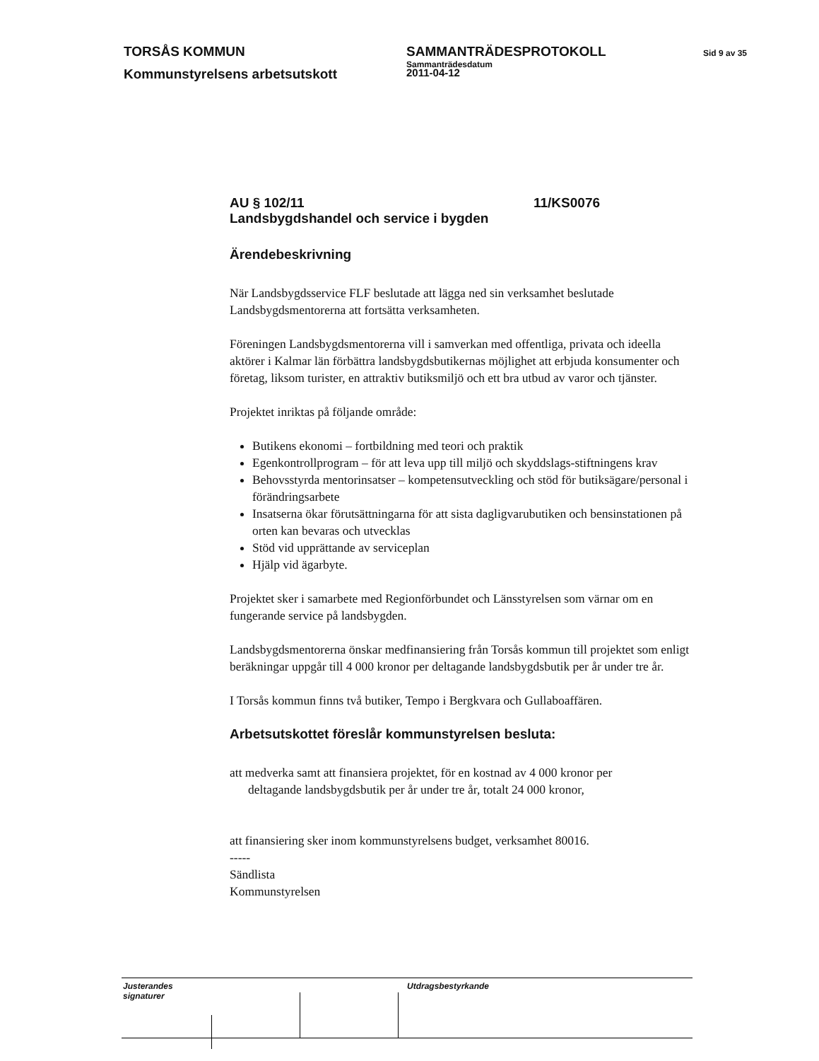TORSÅS KOMMUN SAMMANTRÄDESPROTOKOLL
Sammanträdesdatum
Sid 9 av 35
Kommunstyrelsens arbetsutskott
2011-04-12
AU § 102/11 11/KS0076
Landsbygdshandel och service i bygden
Ärendebeskrivning
När Landsbygdsservice FLF beslutade att lägga ned sin verksamhet beslutade Landsbygdsmentorerna att fortsätta verksamheten.
Föreningen Landsbygdsmentorerna vill i samverkan med offentliga, privata och ideella aktörer i Kalmar län förbättra landsbygdsbutikernas möjlighet att erbjuda konsumenter och företag, liksom turister, en attraktiv butiksmiljö och ett bra utbud av varor och tjänster.
Projektet inriktas på följande område:
Butikens ekonomi – fortbildning med teori och praktik
Egenkontrollprogram – för att leva upp till miljö och skyddslags-stiftningens krav
Behovsstyrda mentorinsatser – kompetensutveckling och stöd för butiksägare/personal i förändringsarbete
Insatserna ökar förutsättningarna för att sista dagligvarubutiken och bensinstationen på orten kan bevaras och utvecklas
Stöd vid upprättande av serviceplan
Hjälp vid ägarbyte.
Projektet sker i samarbete med Regionförbundet och Länsstyrelsen som värnar om en fungerande service på landsbygden.
Landsbygdsmentorerna önskar medfinansiering från Torsås kommun till projektet som enligt beräkningar uppgår till 4 000 kronor per deltagande landsbygdsbutik per år under tre år.
I Torsås kommun finns två butiker, Tempo i Bergkvara och Gullaboaffären.
Arbetsutskottet föreslår kommunstyrelsen besluta:
att medverka samt att finansiera projektet, för en kostnad av 4 000 kronor per
deltagande landsbygdsbutik per år under tre år, totalt 24 000 kronor,
att finansiering sker inom kommunstyrelsens budget, verksamhet 80016.
-----
Sändlista
Kommunstyrelsen
Justerandes signaturer
Utdragsbestyrkande